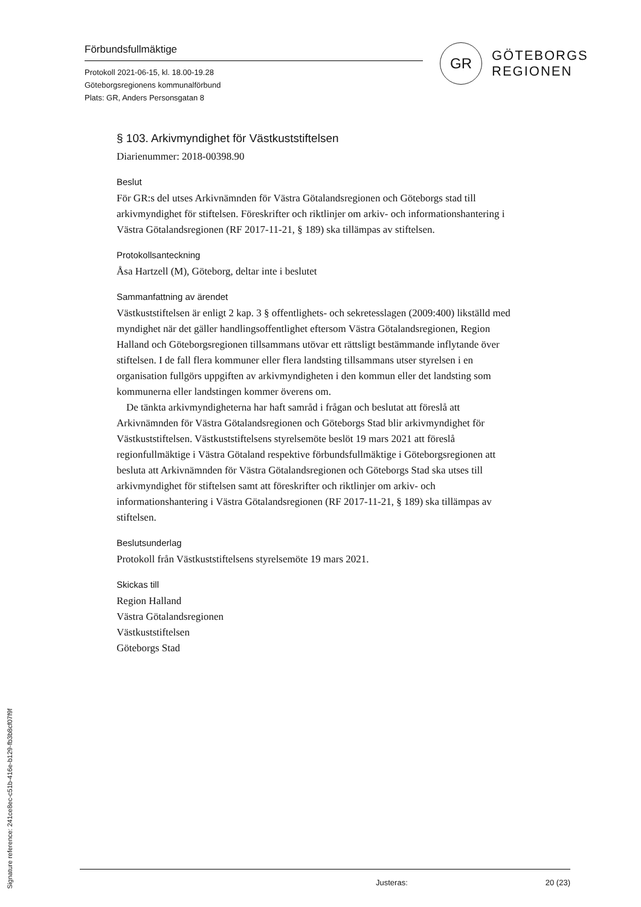Förbundsfullmäktige
Protokoll 2021-06-15, kl. 18.00-19.28
Göteborgsregionens kommunalförbund
Plats: GR, Anders Personsgatan 8
GR
GÖTEBORGS
REGIONEN
§ 103. Arkivmyndighet för Västkuststiftelsen
Diarienummer: 2018-00398.90
Beslut
För GR:s del utses Arkivnämnden för Västra Götalandsregionen och Göteborgs stad till arkivmyndighet för stiftelsen. Föreskrifter och riktlinjer om arkiv- och informationshantering i Västra Götalandsregionen (RF 2017-11-21, § 189) ska tillämpas av stiftelsen.
Protokollsanteckning
Åsa Hartzell (M), Göteborg, deltar inte i beslutet
Sammanfattning av ärendet
Västkuststiftelsen är enligt 2 kap. 3 § offentlighets- och sekretesslagen (2009:400) likställd med myndighet när det gäller handlingsoffentlighet eftersom Västra Götalandsregionen, Region Halland och Göteborgsregionen tillsammans utövar ett rättsligt bestämmande inflytande över stiftelsen. I de fall flera kommuner eller flera landsting tillsammans utser styrelsen i en organisation fullgörs uppgiften av arkivmyndigheten i den kommun eller det landsting som kommunerna eller landstingen kommer överens om.
De tänkta arkivmyndigheterna har haft samråd i frågan och beslutat att föreslå att Arkivnämnden för Västra Götalandsregionen och Göteborgs Stad blir arkivmyndighet för Västkuststiftelsen. Västkuststiftelsens styrelsemöte beslöt 19 mars 2021 att föreslå regionfullmäktige i Västra Götaland respektive förbundsfullmäktige i Göteborgsregionen att besluta att Arkivnämnden för Västra Götalandsregionen och Göteborgs Stad ska utses till arkivmyndighet för stiftelsen samt att föreskrifter och riktlinjer om arkiv- och informationshantering i Västra Götalandsregionen (RF 2017-11-21, § 189) ska tillämpas av stiftelsen.
Beslutsunderlag
Protokoll från Västkuststiftelsens styrelsemöte 19 mars 2021.
Skickas till
Region Halland
Västra Götalandsregionen
Västkuststiftelsen
Göteborgs Stad
Signature reference: 241ce8ec-c51b-416e-b129-fb3b8cf07f9f
Justeras: 20 (23)